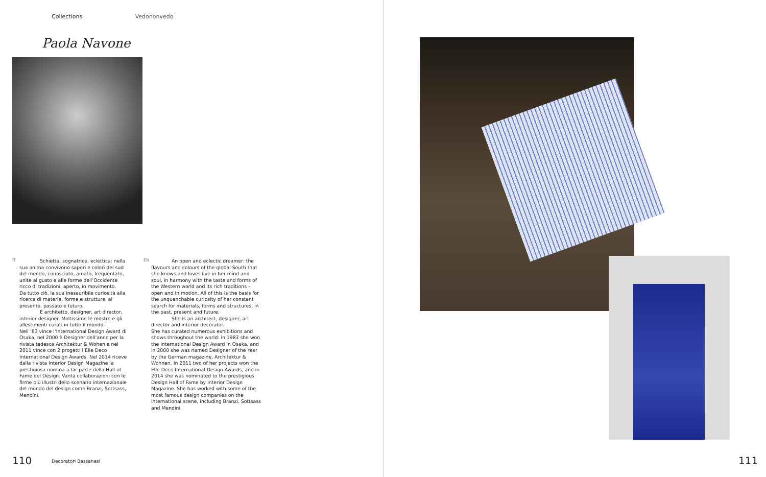Collections Vedononvedo
Paola Navone
IT
Schietta, sognatrice, eclettica: nella sua anima convivono sapori e colori del sud del mondo, conosciuto, amato, frequentato, unite al gusto e alle forme dell’Occidente ricco di tradizioni, aperto, in movimento.
Da tutto ciò, la sua inesauribile curiosità alla ricerca di materie, forme e strutture, al presente, passato e futuro.
È architetto, designer, art director, interior designer. Moltissime le mostre e gli allestimenti curati in tutto il mondo.
Nell ’83 vince l’International Design Award di Osaka, nel 2000 è Designer dell’anno per la rivista tedesca Architektur & Wohen e nel 2011 vince con 2 progetti l’Elle Deco International Design Awards. Nel 2014 riceve dalla rivista Interior Design Magazine la prestigiosa nomina a far parte della Hall of Fame del Design. Vanta collaborazioni con le firme più illustri dello scenario internazionale del mondo del design come Branzi, Sottsass, Mendini.
EN
An open and eclectic dreamer: the flavours and colours of the global South that she knows and loves live in her mind and soul, in harmony with the taste and forms of the Western world and its rich traditions – open and in motion. All of this is the basis for the unquenchable curiosity of her constant search for materials, forms and structures, in the past, present and future.
She is an architect, designer, art director and interior decorator.
She has curated numerous exhibitions and shows throughout the world: in 1983 she won the International Design Award in Osaka, and in 2000 she was named Designer of the Year by the German magazine, Architektur & Wohnen. In 2011 two of her projects won the Elle Deco International Design Awards, and in 2014 she was nominated to the prestigious Design Hall of Fame by Interior Design Magazine. She has worked with some of the most famous design companies on the international scene, including Branzi, Sottsass and Mendini.
110 Decoratori Bassanesi
111